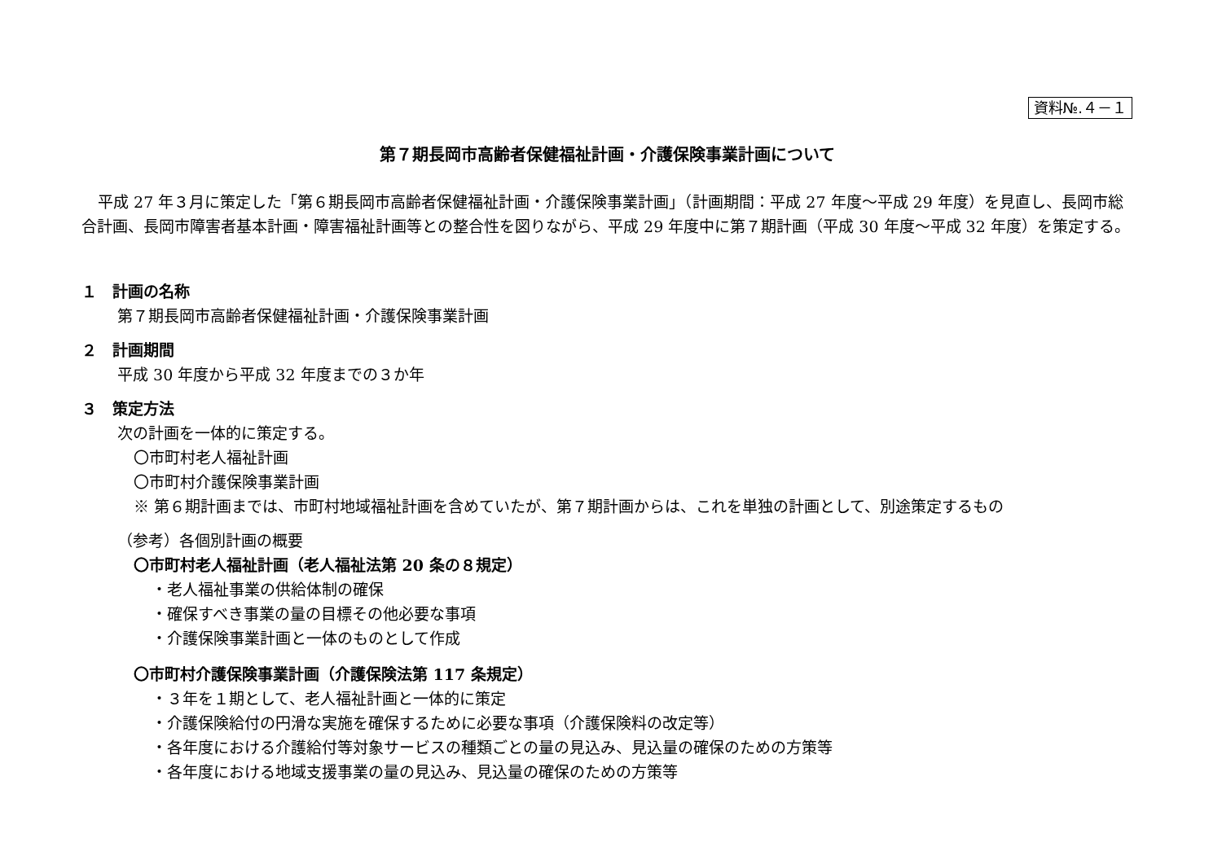資料№.４－１
第７期長岡市高齢者保健福祉計画・介護保険事業計画について
平成 27 年３月に策定した「第６期長岡市高齢者保健福祉計画・介護保険事業計画」（計画期間：平成 27 年度～平成 29 年度）を見直し、長岡市総合計画、長岡市障害者基本計画・障害福祉計画等との整合性を図りながら、平成 29 年度中に第７期計画（平成 30 年度～平成 32 年度）を策定する。
１　計画の名称
第７期長岡市高齢者保健福祉計画・介護保険事業計画
２　計画期間
平成 30 年度から平成 32 年度までの３か年
３　策定方法
次の計画を一体的に策定する。
〇市町村老人福祉計画
〇市町村介護保険事業計画
※ 第６期計画までは、市町村地域福祉計画を含めていたが、第７期計画からは、これを単独の計画として、別途策定するもの
（参考）各個別計画の概要
〇市町村老人福祉計画（老人福祉法第 20 条の８規定）
・老人福祉事業の供給体制の確保
・確保すべき事業の量の目標その他必要な事項
・介護保険事業計画と一体のものとして作成
〇市町村介護保険事業計画（介護保険法第 117 条規定）
・３年を１期として、老人福祉計画と一体的に策定
・介護保険給付の円滑な実施を確保するために必要な事項（介護保険料の改定等）
・各年度における介護給付等対象サービスの種類ごとの量の見込み、見込量の確保のための方策等
・各年度における地域支援事業の量の見込み、見込量の確保のための方策等